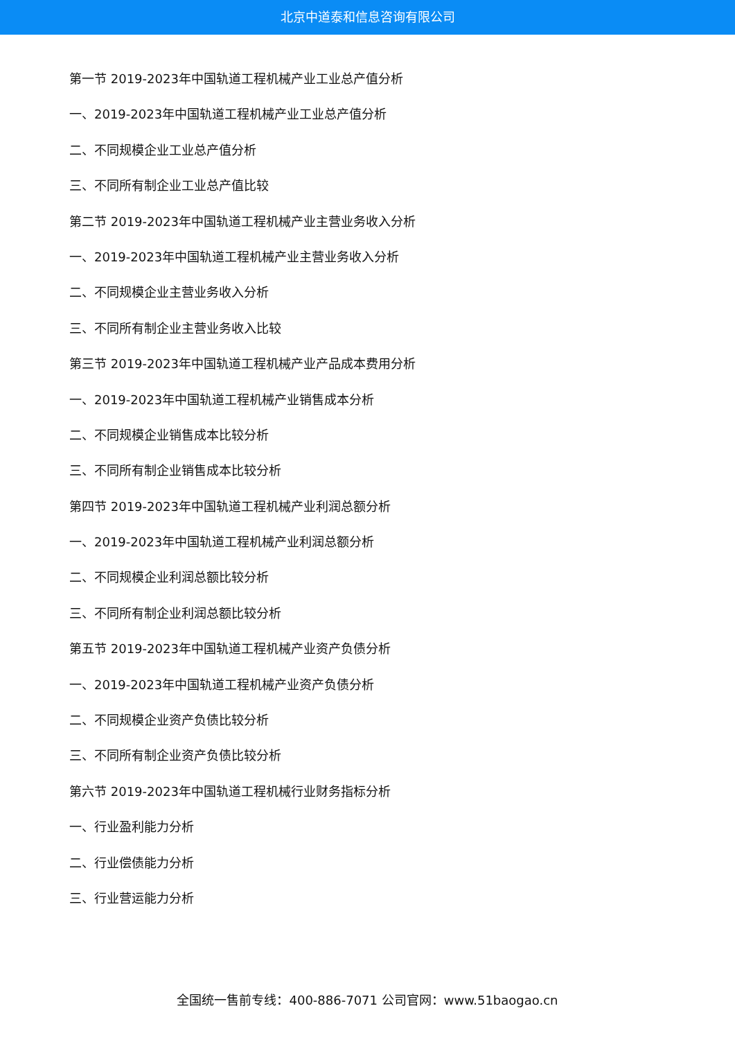北京中道泰和信息咨询有限公司
第一节 2019-2023年中国轨道工程机械产业工业总产值分析
一、2019-2023年中国轨道工程机械产业工业总产值分析
二、不同规模企业工业总产值分析
三、不同所有制企业工业总产值比较
第二节 2019-2023年中国轨道工程机械产业主营业务收入分析
一、2019-2023年中国轨道工程机械产业主营业务收入分析
二、不同规模企业主营业务收入分析
三、不同所有制企业主营业务收入比较
第三节 2019-2023年中国轨道工程机械产业产品成本费用分析
一、2019-2023年中国轨道工程机械产业销售成本分析
二、不同规模企业销售成本比较分析
三、不同所有制企业销售成本比较分析
第四节 2019-2023年中国轨道工程机械产业利润总额分析
一、2019-2023年中国轨道工程机械产业利润总额分析
二、不同规模企业利润总额比较分析
三、不同所有制企业利润总额比较分析
第五节 2019-2023年中国轨道工程机械产业资产负债分析
一、2019-2023年中国轨道工程机械产业资产负债分析
二、不同规模企业资产负债比较分析
三、不同所有制企业资产负债比较分析
第六节 2019-2023年中国轨道工程机械行业财务指标分析
一、行业盈利能力分析
二、行业偿债能力分析
三、行业营运能力分析
全国统一售前专线：400-886-7071 公司官网：www.51baogao.cn